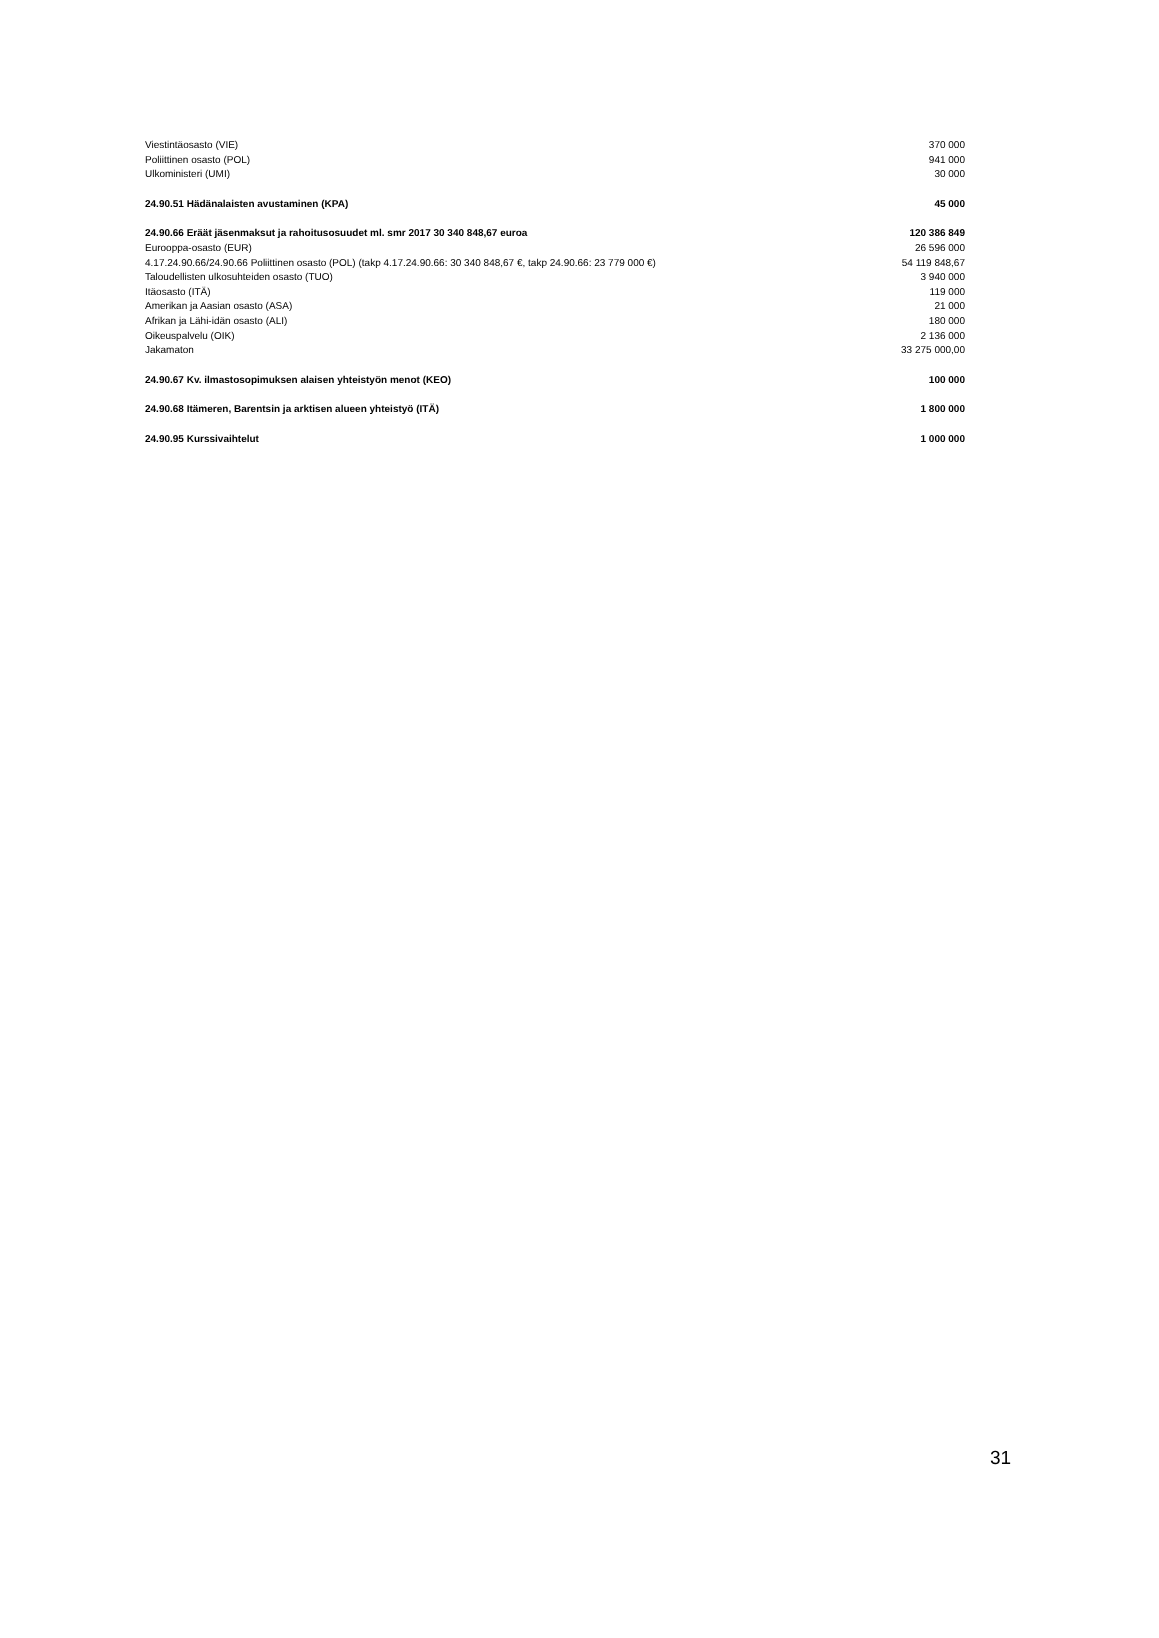| Viestintäosasto (VIE) | 370 000 |
| Poliittinen osasto (POL) | 941 000 |
| Ulkoministeri (UMI) | 30 000 |
| 24.90.51 Hädänalaisten avustaminen (KPA) | 45 000 |
| 24.90.66 Eräät jäsenmaksut ja rahoitusosuudet ml. smr 2017 30 340 848,67 euroa | 120 386 849 |
| Eurooppa-osasto (EUR) | 26 596 000 |
| 4.17.24.90.66/24.90.66 Poliittinen osasto (POL) (takp 4.17.24.90.66: 30 340 848,67 €, takp 24.90.66: 23 779 000 €) | 54 119 848,67 |
| Taloudellisten ulkosuhteiden osasto (TUO) | 3 940 000 |
| Itäosasto (ITÄ) | 119 000 |
| Amerikan ja Aasian osasto (ASA) | 21 000 |
| Afrikan ja Lähi-idän osasto (ALI) | 180 000 |
| Oikeuspalvelu (OIK) | 2 136 000 |
| Jakamaton | 33 275 000,00 |
| 24.90.67 Kv. ilmastosopimuksen alaisen yhteistyön menot (KEO) | 100 000 |
| 24.90.68 Itämeren, Barentsin ja arktisen alueen yhteistyö (ITÄ) | 1 800 000 |
| 24.90.95 Kurssivaihtelut | 1 000 000 |
31